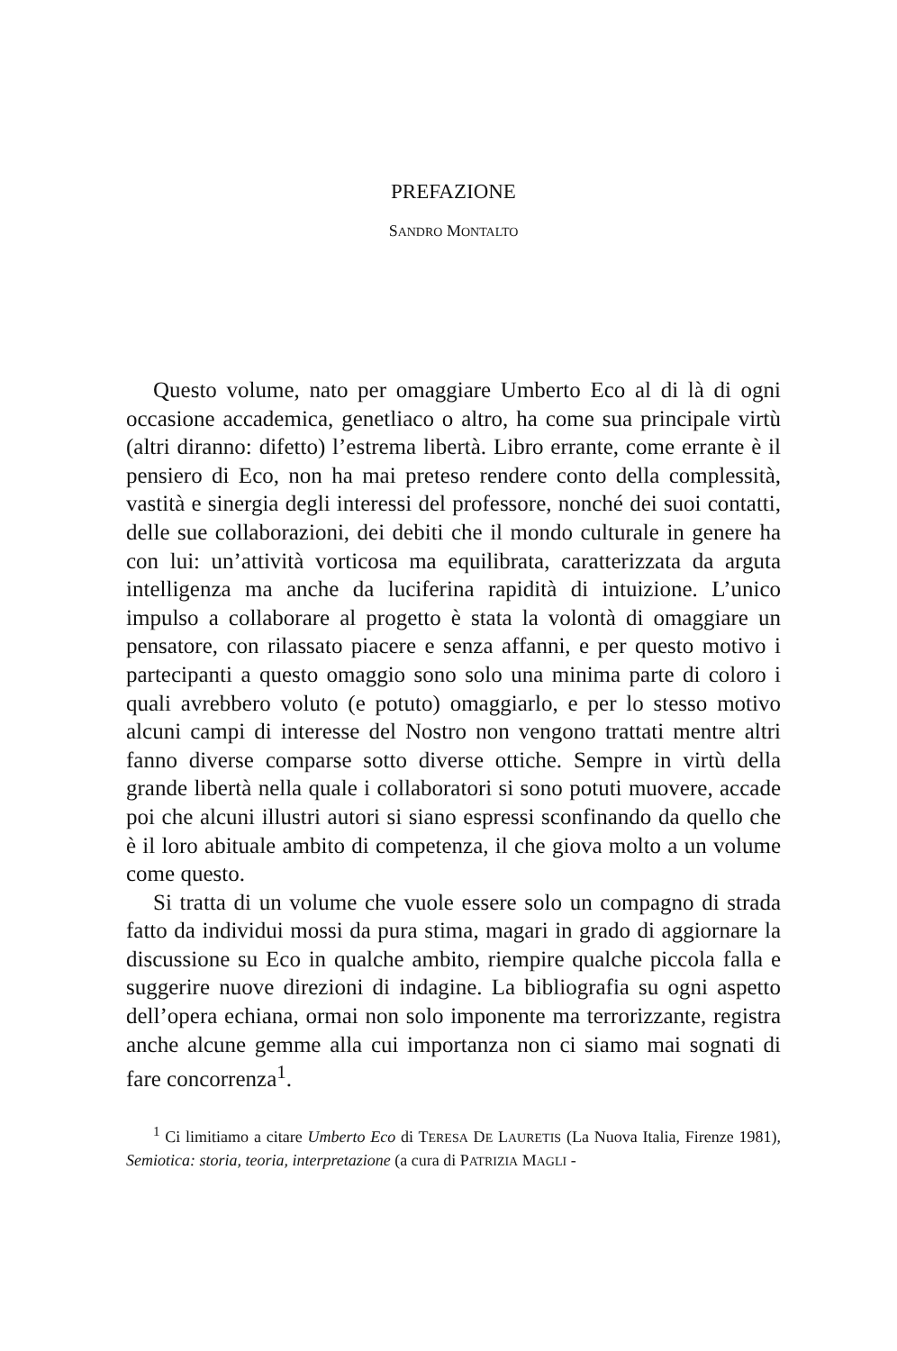PREFAZIONE
SANDRO MONTALTO
Questo volume, nato per omaggiare Umberto Eco al di là di ogni occasione accademica, genetliaco o altro, ha come sua principale virtù (altri diranno: difetto) l’estrema libertà. Libro errante, come errante è il pensiero di Eco, non ha mai preteso rendere conto della complessità, vastità e sinergia degli interessi del professore, nonché dei suoi contatti, delle sue collaborazioni, dei debiti che il mondo culturale in genere ha con lui: un’attività vorticosa ma equilibrata, caratterizzata da arguta intelligenza ma anche da luciferina rapidità di intuizione. L’unico impulso a collaborare al progetto è stata la volontà di omaggiare un pensatore, con rilassato piacere e senza affanni, e per questo motivo i partecipanti a questo omaggio sono solo una minima parte di coloro i quali avrebbero voluto (e potuto) omaggiarlo, e per lo stesso motivo alcuni campi di interesse del Nostro non vengono trattati mentre altri fanno diverse comparse sotto diverse ottiche. Sempre in virtù della grande libertà nella quale i collaboratori si sono potuti muovere, accade poi che alcuni illustri autori si siano espressi sconfinando da quello che è il loro abituale ambito di competenza, il che giova molto a un volume come questo.
Si tratta di un volume che vuole essere solo un compagno di strada fatto da individui mossi da pura stima, magari in grado di aggiornare la discussione su Eco in qualche ambito, riempire qualche piccola falla e suggerire nuove direzioni di indagine. La bibliografia su ogni aspetto dell’opera echiana, ormai non solo imponente ma terrorizzante, registra anche alcune gemme alla cui importanza non ci siamo mai sognati di fare concorrenza<sup>1</sup>.
<sup>1</sup> Ci limitiamo a citare Umberto Eco di TERESA DE LAURETIS (La Nuova Italia, Firenze 1981), Semiotica: storia, teoria, interpretazione (a cura di PATRIZIA MAGLI -